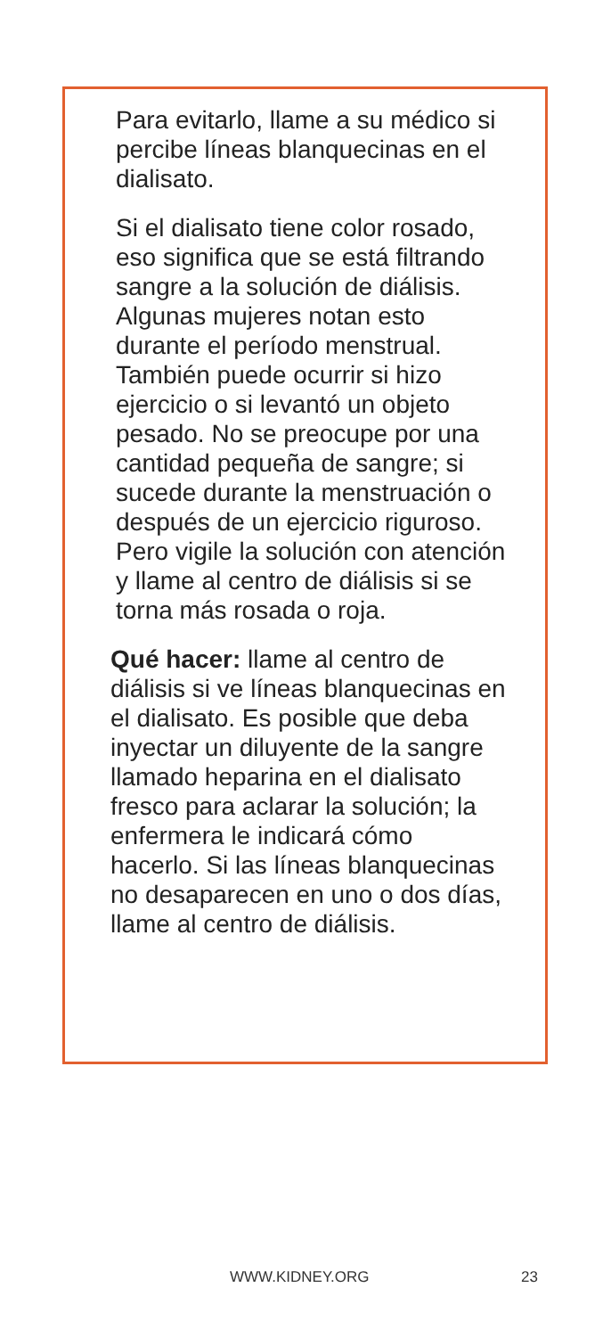Para evitarlo, llame a su médico si percibe líneas blanquecinas en el dialisato.
Si el dialisato tiene color rosado, eso significa que se está filtrando sangre a la solución de diálisis. Algunas mujeres notan esto durante el período menstrual. También puede ocurrir si hizo ejercicio o si levantó un objeto pesado. No se preocupe por una cantidad pequeña de sangre; si sucede durante la menstruación o después de un ejercicio riguroso. Pero vigile la solución con atención y llame al centro de diálisis si se torna más rosada o roja.
Qué hacer: llame al centro de diálisis si ve líneas blanquecinas en el dialisato. Es posible que deba inyectar un diluyente de la sangre llamado heparina en el dialisato fresco para aclarar la solución; la enfermera le indicará cómo hacerlo. Si las líneas blanquecinas no desaparecen en uno o dos días, llame al centro de diálisis.
WWW.KIDNEY.ORG 23